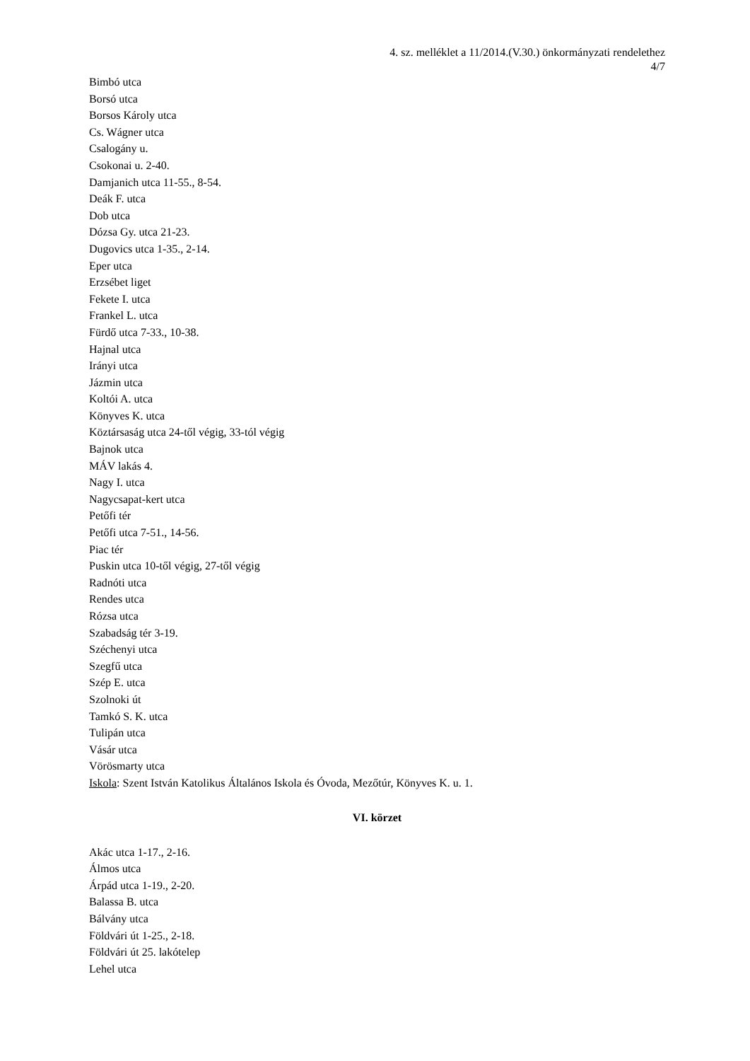4. sz. melléklet a 11/2014.(V.30.) önkormányzati rendelethez
4/7
Bimbó utca
Borsó utca
Borsos Károly utca
Cs. Wágner utca
Csalogány u.
Csokonai u. 2-40.
Damjanich utca 11-55., 8-54.
Deák F. utca
Dob utca
Dózsa Gy. utca 21-23.
Dugovics utca 1-35., 2-14.
Eper utca
Erzsébet liget
Fekete I. utca
Frankel L. utca
Fürdő utca 7-33., 10-38.
Hajnal utca
Irányi utca
Jázmin utca
Koltói A. utca
Könyves K. utca
Köztársaság utca 24-től végig, 33-tól végig
Bajnok utca
MÁV lakás 4.
Nagy I. utca
Nagycsapat-kert utca
Petőfi tér
Petőfi utca 7-51., 14-56.
Piac tér
Puskin utca 10-től végig, 27-től végig
Radnóti utca
Rendes utca
Rózsa utca
Szabadság tér 3-19.
Széchenyi utca
Szegfű utca
Szép E. utca
Szolnoki út
Tamkó S. K. utca
Tulipán utca
Vásár utca
Vörösmarty utca
Iskola: Szent István Katolikus Általános Iskola és Óvoda, Mezőtúr, Könyves K. u. 1.
VI. körzet
Akác utca 1-17., 2-16.
Álmos utca
Árpád utca 1-19., 2-20.
Balassa B. utca
Bálvány utca
Földvári út 1-25., 2-18.
Földvári út 25. lakótelep
Lehel utca